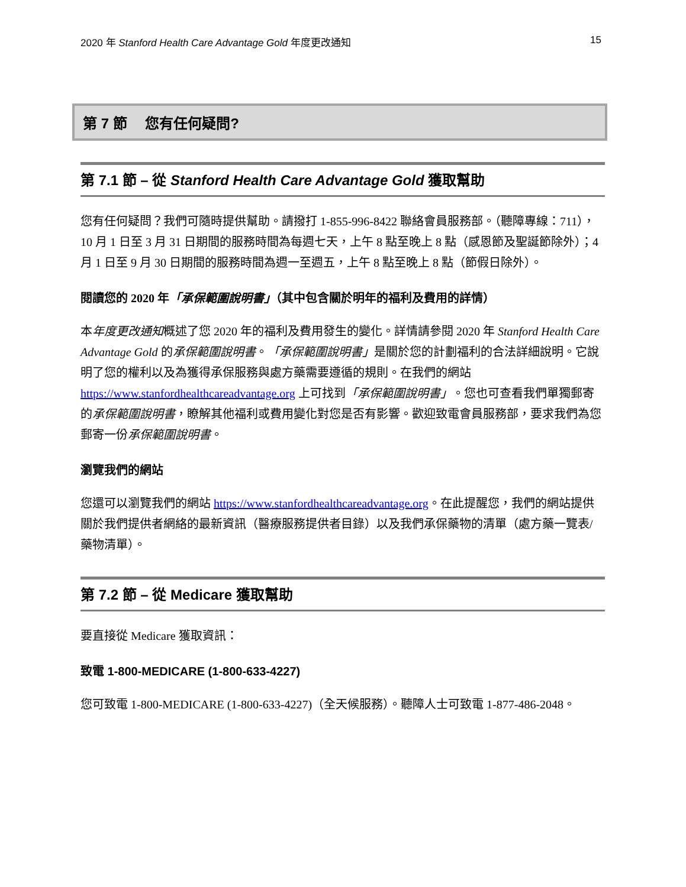2020 年 Stanford Health Care Advantage Gold 年度更改通知 15
第 7 節　 您有任何疑問?
第 7.1 節 – 從 Stanford Health Care Advantage Gold 獲取幫助
您有任何疑問？我們可隨時提供幫助。請撥打 1-855-996-8422 聯絡會員服務部。（聽障專線：711），10 月 1 日至 3 月 31 日期間的服務時間為每週七天，上午 8 點至晚上 8 點（感恩節及聖誕節除外）；4 月 1 日至 9 月 30 日期間的服務時間為週一至週五，上午 8 點至晚上 8 點（節假日除外）。
閱讀您的 2020 年「承保範圍說明書」（其中包含關於明年的福利及費用的詳情）
本年度更改通知概述了您 2020 年的福利及費用發生的變化。詳情請參閱 2020 年 Stanford Health Care Advantage Gold 的承保範圍說明書。「承保範圍說明書」是關於您的計劃福利的合法詳細說明。它說明了您的權利以及為獲得承保服務與處方藥需要遵循的規則。在我們的網站 https://www.stanfordhealthcareadvantage.org 上可找到「承保範圍說明書」。您也可查看我們單獨郵寄的承保範圍說明書，瞭解其他福利或費用變化對您是否有影響。歡迎致電會員服務部，要求我們為您郵寄一份承保範圍說明書。
瀏覽我們的網站
您還可以瀏覽我們的網站 https://www.stanfordhealthcareadvantage.org。在此提醒您，我們的網站提供關於我們提供者網絡的最新資訊（醫療服務提供者目錄）以及我們承保藥物的清單（處方藥一覽表/藥物清單）。
第 7.2 節 – 從 Medicare 獲取幫助
要直接從 Medicare 獲取資訊：
致電 1-800-MEDICARE (1-800-633-4227)
您可致電 1-800-MEDICARE (1-800-633-4227)（全天候服務）。聽障人士可致電 1-877-486-2048。